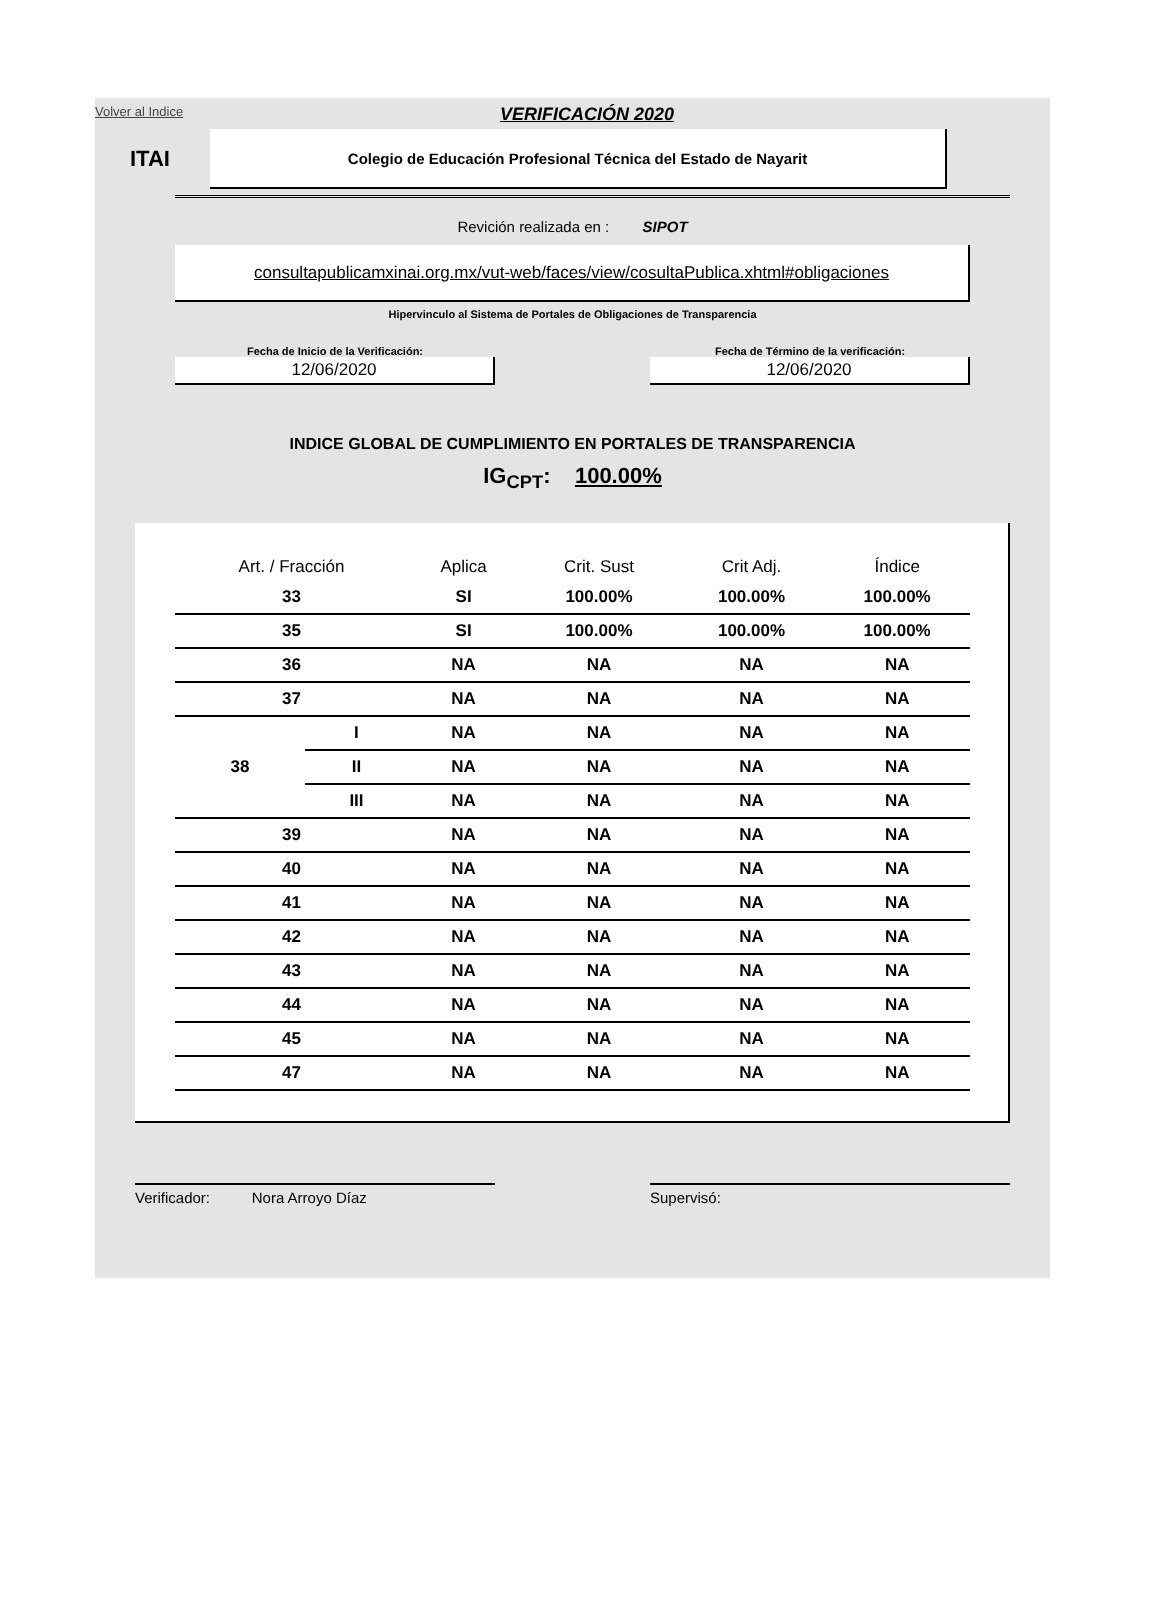Volver al Indice
VERIFICACIÓN 2020
ITAI
Colegio de Educación Profesional Técnica del Estado de Nayarit
Revición realizada en : SIPOT
consultapublicamxinai.org.mx/vut-web/faces/view/cosultaPublica.xhtml#obligaciones
Hipervinculo al Sistema de Portales de Obligaciones de Transparencia
Fecha de Inicio de la Verificación:
12/06/2020
Fecha de Término de la verificación:
12/06/2020
INDICE GLOBAL DE CUMPLIMIENTO EN PORTALES DE TRANSPARENCIA
IG<sub>CPT</sub>: 100.00%
| Art. / Fracción | | Aplica | Crit. Sust | Crit Adj. | Índice |
| --- | --- | --- | --- | --- | --- |
| 33 | | SI | 100.00% | 100.00% | 100.00% |
| 35 | | SI | 100.00% | 100.00% | 100.00% |
| 36 | | NA | NA | NA | NA |
| 37 | | NA | NA | NA | NA |
| 38 | I | NA | NA | NA | NA |
| | II | NA | NA | NA | NA |
| | III | NA | NA | NA | NA |
| 39 | | NA | NA | NA | NA |
| 40 | | NA | NA | NA | NA |
| 41 | | NA | NA | NA | NA |
| 42 | | NA | NA | NA | NA |
| 43 | | NA | NA | NA | NA |
| 44 | | NA | NA | NA | NA |
| 45 | | NA | NA | NA | NA |
| 47 | | NA | NA | NA | NA |
Verificador: Nora Arroyo Díaz Supervisó: